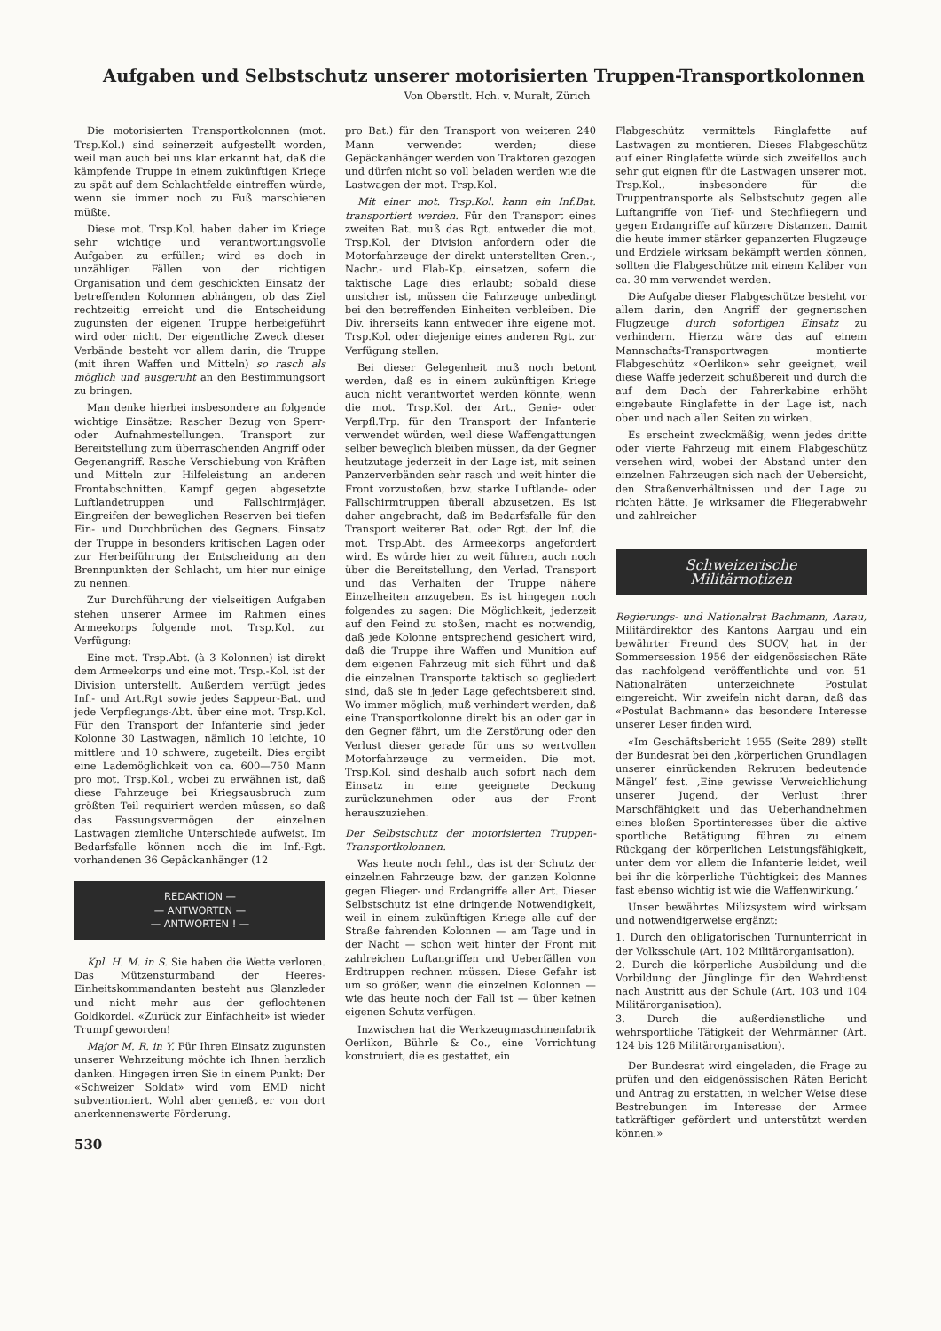Aufgaben und Selbstschutz unserer motorisierten Truppen-Transportkolonnen
Von Oberstlt. Hch. v. Muralt, Zürich
Die motorisierten Transportkolonnen (mot. Trsp.Kol.) sind seinerzeit aufgestellt worden, weil man auch bei uns klar erkannt hat, daß die kämpfende Truppe in einem zukünftigen Kriege zu spät auf dem Schlachtfelde eintreffen würde, wenn sie immer noch zu Fuß marschieren müßte.
Diese mot. Trsp.Kol. haben daher im Kriege sehr wichtige und verantwortungsvolle Aufgaben zu erfüllen; wird es doch in unzähligen Fällen von der richtigen Organisation und dem geschickten Einsatz der betreffenden Kolonnen abhängen, ob das Ziel rechtzeitig erreicht und die Entscheidung zugunsten der eigenen Truppe herbeigeführt wird oder nicht. Der eigentliche Zweck dieser Verbände besteht vor allem darin, die Truppe (mit ihren Waffen und Mitteln) so rasch als möglich und ausgeruht an den Bestimmungsort zu bringen.
Man denke hierbei insbesondere an folgende wichtige Einsätze: Rascher Bezug von Sperr- oder Aufnahmestellungen. Transport zur Bereitstellung zum überraschenden Angriff oder Gegenangriff. Rasche Verschiebung von Kräften und Mitteln zur Hilfeleistung an anderen Frontabschnitten. Kampf gegen abgesetzte Luftlandetruppen und Fallschirmjäger. Eingreifen der beweglichen Reserven bei tiefen Ein- und Durchbrüchen des Gegners. Einsatz der Truppe in besonders kritischen Lagen oder zur Herbeiführung der Entscheidung an den Brennpunkten der Schlacht, um hier nur einige zu nennen.
Zur Durchführung der vielseitigen Aufgaben stehen unserer Armee im Rahmen eines Armeekorps folgende mot. Trsp.Kol. zur Verfügung:
Eine mot. Trsp.Abt. (à 3 Kolonnen) ist direkt dem Armeekorps und eine mot. Trsp.-Kol. ist der Division unterstellt. Außerdem verfügt jedes Inf.- und Art.Rgt sowie jedes Sappeur-Bat. und jede Verpflegungs-Abt. über eine mot. Trsp.Kol. Für den Transport der Infanterie sind jeder Kolonne 30 Lastwagen, nämlich 10 leichte, 10 mittlere und 10 schwere, zugeteilt. Dies ergibt eine Lademöglichkeit von ca. 600—750 Mann pro mot. Trsp.Kol., wobei zu erwähnen ist, daß diese Fahrzeuge bei Kriegsausbruch zum größten Teil requiriert werden müssen, so daß das Fassungsvermögen der einzelnen Lastwagen ziemliche Unterschiede aufweist. Im Bedarfsfalle können noch die im Inf.-Rgt. vorhandenen 36 Gepäckanhänger (12
REDAKTION —
— ANTWORTEN —
— ANTWORTEN ! —
Kpl. H. M. in S. Sie haben die Wette verloren. Das Mützensturmband der Heeres-Einheitskommandanten besteht aus Glanzleder und nicht mehr aus der geflochtenen Goldkordel. «Zurück zur Einfachheit» ist wieder Trumpf geworden!
Major M. R. in Y. Für Ihren Einsatz zugunsten unserer Wehrzeitung möchte ich Ihnen herzlich danken. Hingegen irren Sie in einem Punkt: Der «Schweizer Soldat» wird vom EMD nicht subventioniert. Wohl aber genießt er von dort anerkennenswerte Förderung.
530
pro Bat.) für den Transport von weiteren 240 Mann verwendet werden; diese Gepäckanhänger werden von Traktoren gezogen und dürfen nicht so voll beladen werden wie die Lastwagen der mot. Trsp.Kol.
Mit einer mot. Trsp.Kol. kann ein Inf.Bat. transportiert werden. Für den Transport eines zweiten Bat. muß das Rgt. entweder die mot. Trsp.Kol. der Division anfordern oder die Motorfahrzeuge der direkt unterstellten Gren.-, Nachr.- und Flab-Kp. einsetzen, sofern die taktische Lage dies erlaubt; sobald diese unsicher ist, müssen die Fahrzeuge unbedingt bei den betreffenden Einheiten verbleiben. Die Div. ihrerseits kann entweder ihre eigene mot. Trsp.Kol. oder diejenige eines anderen Rgt. zur Verfügung stellen.
Bei dieser Gelegenheit muß noch betont werden, daß es in einem zukünftigen Kriege auch nicht verantwortet werden könnte, wenn die mot. Trsp.Kol. der Art., Genie- oder Verpfl.Trp. für den Transport der Infanterie verwendet würden, weil diese Waffengattungen selber beweglich bleiben müssen, da der Gegner heutzutage jederzeit in der Lage ist, mit seinen Panzerverbänden sehr rasch und weit hinter die Front vorzustoßen, bzw. starke Luftlande- oder Fallschirmtruppen überall abzusetzen. Es ist daher angebracht, daß im Bedarfsfalle für den Transport weiterer Bat. oder Rgt. der Inf. die mot. Trsp.Abt. des Armeekorps angefordert wird. Es würde hier zu weit führen, auch noch über die Bereitstellung, den Verlad, Transport und das Verhalten der Truppe nähere Einzelheiten anzugeben. Es ist hingegen noch folgendes zu sagen: Die Möglichkeit, jederzeit auf den Feind zu stoßen, macht es notwendig, daß jede Kolonne entsprechend gesichert wird, daß die Truppe ihre Waffen und Munition auf dem eigenen Fahrzeug mit sich führt und daß die einzelnen Transporte taktisch so gegliedert sind, daß sie in jeder Lage gefechtsbereit sind. Wo immer möglich, muß verhindert werden, daß eine Transportkolonne direkt bis an oder gar in den Gegner fährt, um die Zerstörung oder den Verlust dieser gerade für uns so wertvollen Motorfahrzeuge zu vermeiden. Die mot. Trsp.Kol. sind deshalb auch sofort nach dem Einsatz in eine geeignete Deckung zurückzunehmen oder aus der Front herauszuziehen.
Der Selbstschutz der motorisierten Truppen-Transportkolonnen.
Was heute noch fehlt, das ist der Schutz der einzelnen Fahrzeuge bzw. der ganzen Kolonne gegen Flieger- und Erdangriffe aller Art. Dieser Selbstschutz ist eine dringende Notwendigkeit, weil in einem zukünftigen Kriege alle auf der Straße fahrenden Kolonnen — am Tage und in der Nacht — schon weit hinter der Front mit zahlreichen Luftangriffen und Ueberfällen von Erdtruppen rechnen müssen. Diese Gefahr ist um so größer, wenn die einzelnen Kolonnen — wie das heute noch der Fall ist — über keinen eigenen Schutz verfügen.
Inzwischen hat die Werkzeugmaschinenfabrik Oerlikon, Bührle & Co., eine Vorrichtung konstruiert, die es gestattet, ein
Flabgeschütz vermittels Ringlafette auf Lastwagen zu montieren. Dieses Flabgeschütz auf einer Ringlafette würde sich zweifellos auch sehr gut eignen für die Lastwagen unserer mot. Trsp.Kol., insbesondere für die Truppentransporte als Selbstschutz gegen alle Luftangriffe von Tief- und Stechfliegern und gegen Erdangriffe auf kürzere Distanzen. Damit die heute immer stärker gepanzerten Flugzeuge und Erdziele wirksam bekämpft werden können, sollten die Flabgeschütze mit einem Kaliber von ca. 30 mm verwendet werden.
Die Aufgabe dieser Flabgeschütze besteht vor allem darin, den Angriff der gegnerischen Flugzeuge durch sofortigen Einsatz zu verhindern. Hierzu wäre das auf einem Mannschafts-Transportwagen montierte Flabgeschütz «Oerlikon» sehr geeignet, weil diese Waffe jederzeit schußbereit und durch die auf dem Dach der Fahrerkabine erhöht eingebaute Ringlafette in der Lage ist, nach oben und nach allen Seiten zu wirken.
Es erscheint zweckmäßig, wenn jedes dritte oder vierte Fahrzeug mit einem Flabgeschütz versehen wird, wobei der Abstand unter den einzelnen Fahrzeugen sich nach der Uebersicht, den Straßenverhältnissen und der Lage zu richten hätte. Je wirksamer die Fliegerabwehr und zahlreicher
Schweizerische
Militärnotizen
Regierungs- und Nationalrat Bachmann, Aarau, Militärdirektor des Kantons Aargau und ein bewährter Freund des SUOV, hat in der Sommersession 1956 der eidgenössischen Räte das nachfolgend veröffentlichte und von 51 Nationalräten unterzeichnete Postulat eingereicht. Wir zweifeln nicht daran, daß das «Postulat Bachmann» das besondere Interesse unserer Leser finden wird.
«Im Geschäftsbericht 1955 (Seite 289) stellt der Bundesrat bei den ‚körperlichen Grundlagen unserer einrückenden Rekruten bedeutende Mängel‘ fest. ‚Eine gewisse Verweichlichung unserer Jugend, der Verlust ihrer Marschfähigkeit und das Ueberhandnehmen eines bloßen Sportinteresses über die aktive sportliche Betätigung führen zu einem Rückgang der körperlichen Leistungsfähigkeit, unter dem vor allem die Infanterie leidet, weil bei ihr die körperliche Tüchtigkeit des Mannes fast ebenso wichtig ist wie die Waffenwirkung.‘
Unser bewährtes Milizsystem wird wirksam und notwendigerweise ergänzt:
1. Durch den obligatorischen Turnunterricht in der Volksschule (Art. 102 Militärorganisation).
2. Durch die körperliche Ausbildung und die Vorbildung der Jünglinge für den Wehrdienst nach Austritt aus der Schule (Art. 103 und 104 Militärorganisation).
3. Durch die außerdienstliche und wehrsportliche Tätigkeit der Wehrmänner (Art. 124 bis 126 Militärorganisation).
Der Bundesrat wird eingeladen, die Frage zu prüfen und den eidgenössischen Räten Bericht und Antrag zu erstatten, in welcher Weise diese Bestrebungen im Interesse der Armee tatkräftiger gefördert und unterstützt werden können.»